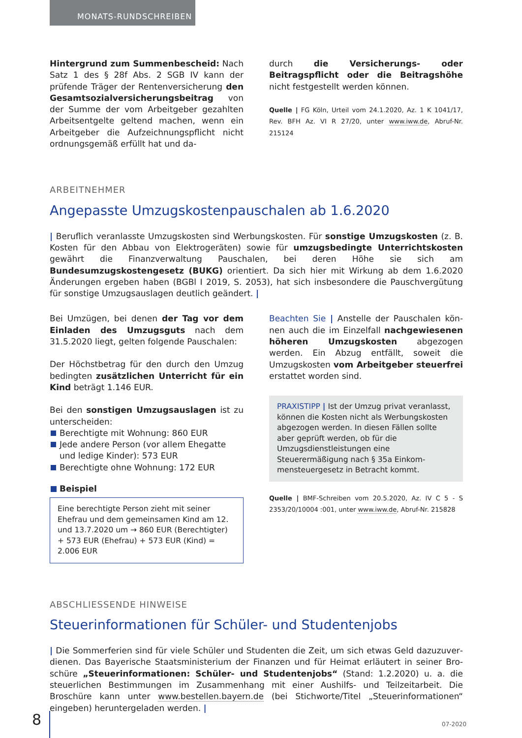MONATS-RUNDSCHREIBEN
Hintergrund zum Summenbescheid: Nach Satz 1 des § 28f Abs. 2 SGB IV kann der prüfende Träger der Rentenversicherung den Gesamtsozialversi­cherungsbeitrag von der Summe der vom Ar­beitgeber gezahlten Arbeitsentgelte geltend ma­chen, wenn ein Arbeitgeber die Aufzeichnungs­pflicht nicht ordnungsgemäß erfüllt hat und da-
durch die Versicherungs- oder Beitragspflicht oder die Beitragshöhe nicht festgestellt werden können.
Quelle | FG Köln, Urteil vom 24.1.2020, Az. 1 K 1041/17, Rev. BFH Az. VI R 27/20, unter www.iww.de, Abruf-Nr. 215124
ARBEITNEHMER
Angepasste Umzugskostenpauschalen ab 1.6.2020
| Beruflich veranlasste Umzugskosten sind Werbungskosten. Für sonstige Umzugskosten (z. B. Kosten für den Abbau von Elektrogeräten) sowie für umzugsbedingte Unterrichtskosten gewährt die Finanzver­waltung Pauschalen, bei deren Höhe sie sich am Bundesumzugskostengesetz (BUKG) orientiert. Da sich hier mit Wirkung ab dem 1.6.2020 Änderungen ergeben haben (BGBl I 2019, S. 2053), hat sich insbesondere die Pauschvergütung für sonstige Umzugsauslagen deutlich geändert. |
Bei Umzügen, bei denen der Tag vor dem Einla­den des Umzugsguts nach dem 31.5.2020 liegt, gelten folgende Pauschalen:
Der Höchstbetrag für den durch den Umzug be­dingten zusätzlichen Unterricht für ein Kind beträgt 1.146 EUR.
Bei den sonstigen Umzugsauslagen ist zu un­terscheiden:
Berechtigte mit Wohnung: 860 EUR
Jede andere Person (vor allem Ehegatte und ledige Kinder): 573 EUR
Berechtigte ohne Wohnung: 172 EUR
Beispiel
Eine berechtigte Person zieht mit seiner Ehefrau und dem gemeinsamen Kind am 12. und 13.7.2020 um → 860 EUR (Berechtigter) + 573 EUR (Ehe­frau) + 573 EUR (Kind) = 2.006 EUR
Beachten Sie | Anstelle der Pauschalen kön­nen auch die im Einzelfall nachgewiesenen hö­heren Umzugskosten abgezogen werden. Ein Abzug entfällt, soweit die Umzugskosten vom Arbeitgeber steuerfrei erstattet worden sind.
PRAXISTIPP | Ist der Umzug privat veranlasst, können die Kosten nicht als Werbungskosten ab­gezogen werden. In diesen Fällen sollte aber ge­prüft werden, ob für die Umzugsdienstleistun­gen eine Steuerermäßigung nach § 35a Einkom­mensteuergesetz in Betracht kommt.
Quelle | BMF-Schreiben vom 20.5.2020, Az. IV C 5 - S 2353/20/10004 :001, unter www.iww.de, Abruf-Nr. 215828
ABSCHLIESSENDE HINWEISE
Steuerinformationen für Schüler- und Studentenjobs
| Die Sommerferien sind für viele Schüler und Studenten die Zeit, um sich etwas Geld dazuzuver­dienen. Das Bayerische Staatsministerium der Finanzen und für Heimat erläutert in seiner Bro­schüre „Steuerinformationen: Schüler- und Studentenjobs“ (Stand: 1.2.2020) u. a. die steuerlichen Bestimmungen im Zusammenhang mit einer Aushilfs- und Teilzeitarbeit. Die Broschüre kann unter www.bestellen.bayern.de (bei Stichworte/Titel „Steuerinformationen“ eingeben) heruntergeladen werden. |
8 07-2020